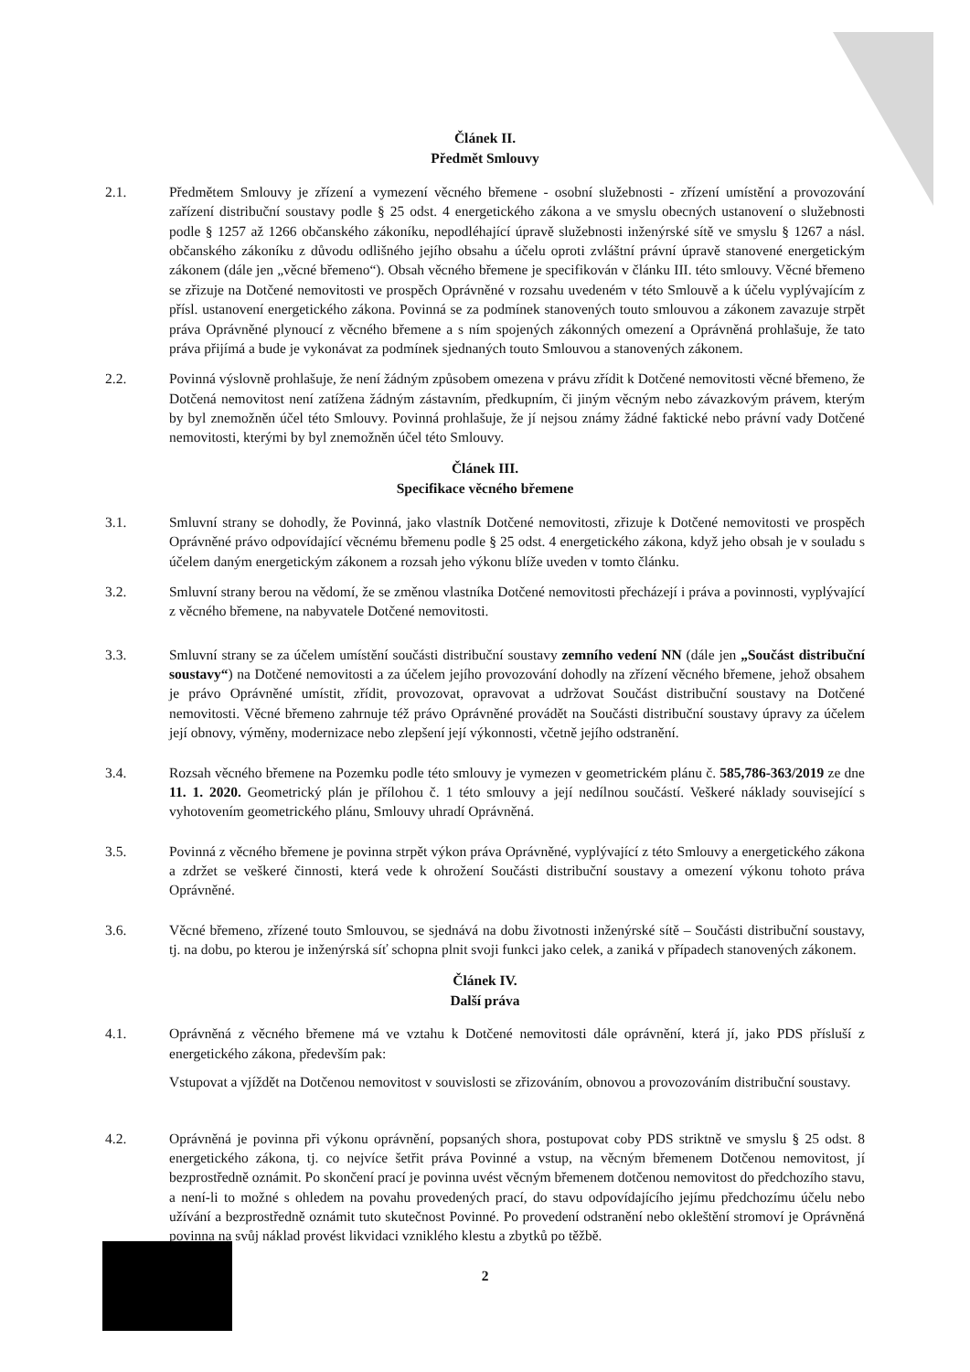Článek II.
Předmět Smlouvy
2.1. Předmětem Smlouvy je zřízení a vymezení věcného břemene - osobní služebnosti - zřízení umístění a provozování zařízení distribuční soustavy podle § 25 odst. 4 energetického zákona a ve smyslu obecných ustanovení o služebnosti podle § 1257 až 1266 občanského zákoníku, nepodléhající úpravě služebnosti inženýrské sítě ve smyslu § 1267 a násl. občanského zákoníku z důvodu odlišného jejího obsahu a účelu oproti zvláštní právní úpravě stanovené energetickým zákonem (dále jen „věcné břemeno“). Obsah věcného břemene je specifikován v článku III. této smlouvy. Věcné břemeno se zřizuje na Dotčené nemovitosti ve prospěch Oprávněné v rozsahu uvedeném v této Smlouvě a k účelu vyplývajícím z přísl. ustanovení energetického zákona. Povinná se za podmínek stanovených touto smlouvou a zákonem zavazuje strpět práva Oprávněné plynoucí z věcného břemene a s ním spojených zákonných omezení a Oprávněná prohlašuje, že tato práva přijímá a bude je vykonávat za podmínek sjednaných touto Smlouvou a stanovených zákonem.
2.2. Povinná výslovně prohlašuje, že není žádným způsobem omezena v právu zřídit k Dotčené nemovitosti věcné břemeno, že Dotčená nemovitost není zatížena žádným zástavním, předkupním, či jiným věcným nebo závazkovým právem, kterým by byl znemožněn účel této Smlouvy. Povinná prohlašuje, že jí nejsou známy žádné faktické nebo právní vady Dotčené nemovitosti, kterými by byl znemožněn účel této Smlouvy.
Článek III.
Specifikace věcného břemene
3.1. Smluvní strany se dohodly, že Povinná, jako vlastník Dotčené nemovitosti, zřizuje k Dotčené nemovitosti ve prospěch Oprávněné právo odpovídající věcnému břemenu podle § 25 odst. 4 energetického zákona, když jeho obsah je v souladu s účelem daným energetickým zákonem a rozsah jeho výkonu blíže uveden v tomto článku.
3.2. Smluvní strany berou na vědomí, že se změnou vlastníka Dotčené nemovitosti přecházejí i práva a povinnosti, vyplývající z věcného břemene, na nabyvatele Dotčené nemovitosti.
3.3. Smluvní strany se za účelem umístění součásti distribuční soustavy zemního vedení NN (dále jen „Součást distribuční soustavy“) na Dotčené nemovitosti a za účelem jejího provozování dohodly na zřízení věcného břemene, jehož obsahem je právo Oprávněné umístit, zřídit, provozovat, opravovat a udržovat Součást distribuční soustavy na Dotčené nemovitosti. Věcné břemeno zahrnuje též právo Oprávněné provádět na Součásti distribuční soustavy úpravy za účelem její obnovy, výměny, modernizace nebo zlepšení její výkonnosti, včetně jejího odstranění.
3.4. Rozsah věcného břemene na Pozemku podle této smlouvy je vymezen v geometrickém plánu č. 585,786-363/2019 ze dne 11. 1. 2020. Geometrický plán je přílohou č. 1 této smlouvy a její nedílnou součástí. Veškeré náklady související s vyhotovením geometrického plánu, Smlouvy uhradí Oprávněná.
3.5. Povinná z věcného břemene je povinna strpět výkon práva Oprávněné, vyplývající z této Smlouvy a energetického zákona a zdržet se veškeré činnosti, která vede k ohrožení Součásti distribuční soustavy a omezení výkonu tohoto práva Oprávněné.
3.6. Věcné břemeno, zřízené touto Smlouvou, se sjednává na dobu životnosti inženýrské sítě – Součásti distribuční soustavy, tj. na dobu, po kterou je inženýrská síť schopna plnit svoji funkci jako celek, a zaniká v případech stanovených zákonem.
Článek IV.
Další práva
4.1. Oprávněná z věcného břemene má ve vztahu k Dotčené nemovitosti dále oprávnění, která jí, jako PDS přísluší z energetického zákona, především pak:
Vstupovat a vjíždět na Dotčenou nemovitost v souvislosti se zřizováním, obnovou a provozováním distribuční soustavy.
4.2. Oprávněná je povinna při výkonu oprávnění, popsaných shora, postupovat coby PDS striktně ve smyslu § 25 odst. 8 energetického zákona, tj. co nejvíce šetřit práva Povinné a vstup, na věcným břemenem Dotčenou nemovitost, jí bezprostředně oznámit. Po skončení prací je povinna uvést věcným břemenem dotčenou nemovitost do předchozího stavu, a není-li to možné s ohledem na povahu provedených prací, do stavu odpovídajícího jejímu předchozímu účelu nebo užívání a bezprostředně oznámit tuto skutečnost Povinné. Po provedení odstranění nebo okleštění stromoví je Oprávněná povinna na svůj náklad provést likvidaci vzniklého klestu a zbytků po těžbě.
2